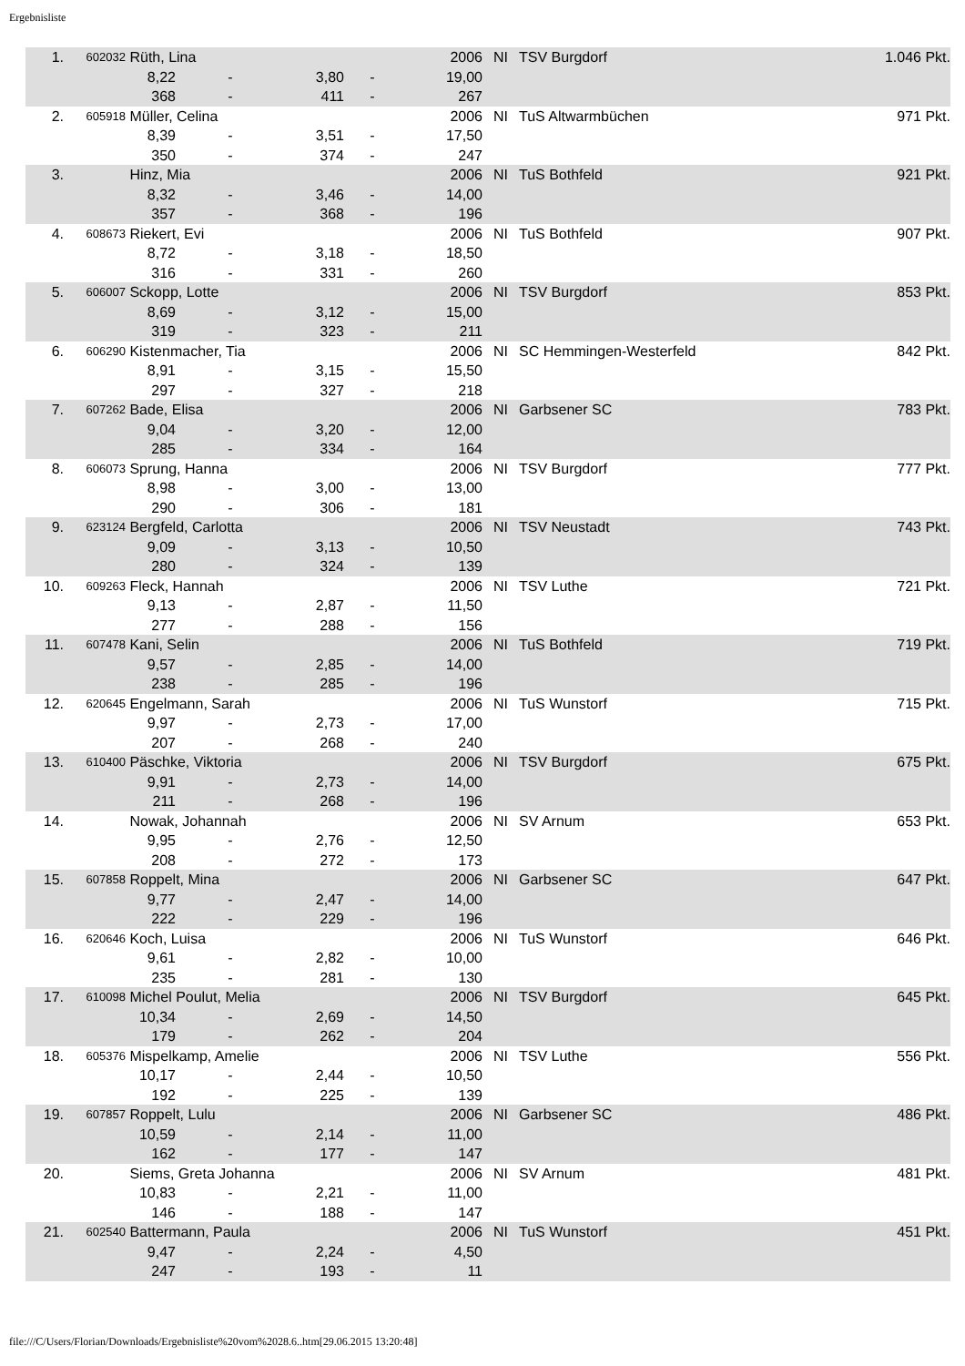Ergebnisliste
| 1. | 602032 | Rüth, Lina | | | | | 2006 | NI | TSV Burgdorf | 1.046 Pkt. |
| | | 8,22 | | - | 3,80 | - | 19,00 | | | |
| | | 368 | | - | 411 | - | 267 | | | |
| 2. | 605918 | Müller, Celina | | | | | 2006 | NI | TuS Altwarmbüchen | 971 Pkt. |
| | | 8,39 | | - | 3,51 | - | 17,50 | | | |
| | | 350 | | - | 374 | - | 247 | | | |
| 3. | | Hinz, Mia | | | | | 2006 | NI | TuS Bothfeld | 921 Pkt. |
| | | 8,32 | | - | 3,46 | - | 14,00 | | | |
| | | 357 | | - | 368 | - | 196 | | | |
| 4. | 608673 | Riekert, Evi | | | | | 2006 | NI | TuS Bothfeld | 907 Pkt. |
| | | 8,72 | | - | 3,18 | - | 18,50 | | | |
| | | 316 | | - | 331 | - | 260 | | | |
| 5. | 606007 | Sckopp, Lotte | | | | | 2006 | NI | TSV Burgdorf | 853 Pkt. |
| | | 8,69 | | - | 3,12 | - | 15,00 | | | |
| | | 319 | | - | 323 | - | 211 | | | |
| 6. | 606290 | Kistenmacher, Tia | | | | | 2006 | NI | SC Hemmingen-Westerfeld | 842 Pkt. |
| | | 8,91 | | - | 3,15 | - | 15,50 | | | |
| | | 297 | | - | 327 | - | 218 | | | |
| 7. | 607262 | Bade, Elisa | | | | | 2006 | NI | Garbsener SC | 783 Pkt. |
| | | 9,04 | | - | 3,20 | - | 12,00 | | | |
| | | 285 | | - | 334 | - | 164 | | | |
| 8. | 606073 | Sprung, Hanna | | | | | 2006 | NI | TSV Burgdorf | 777 Pkt. |
| | | 8,98 | | - | 3,00 | - | 13,00 | | | |
| | | 290 | | - | 306 | - | 181 | | | |
| 9. | 623124 | Bergfeld, Carlotta | | | | | 2006 | NI | TSV Neustadt | 743 Pkt. |
| | | 9,09 | | - | 3,13 | - | 10,50 | | | |
| | | 280 | | - | 324 | - | 139 | | | |
| 10. | 609263 | Fleck, Hannah | | | | | 2006 | NI | TSV Luthe | 721 Pkt. |
| | | 9,13 | | - | 2,87 | - | 11,50 | | | |
| | | 277 | | - | 288 | - | 156 | | | |
| 11. | 607478 | Kani, Selin | | | | | 2006 | NI | TuS Bothfeld | 719 Pkt. |
| | | 9,57 | | - | 2,85 | - | 14,00 | | | |
| | | 238 | | - | 285 | - | 196 | | | |
| 12. | 620645 | Engelmann, Sarah | | | | | 2006 | NI | TuS Wunstorf | 715 Pkt. |
| | | 9,97 | | - | 2,73 | - | 17,00 | | | |
| | | 207 | | - | 268 | - | 240 | | | |
| 13. | 610400 | Päschke, Viktoria | | | | | 2006 | NI | TSV Burgdorf | 675 Pkt. |
| | | 9,91 | | - | 2,73 | - | 14,00 | | | |
| | | 211 | | - | 268 | - | 196 | | | |
| 14. | | Nowak, Johannah | | | | | 2006 | NI | SV Arnum | 653 Pkt. |
| | | 9,95 | | - | 2,76 | - | 12,50 | | | |
| | | 208 | | - | 272 | - | 173 | | | |
| 15. | 607858 | Roppelt, Mina | | | | | 2006 | NI | Garbsener SC | 647 Pkt. |
| | | 9,77 | | - | 2,47 | - | 14,00 | | | |
| | | 222 | | - | 229 | - | 196 | | | |
| 16. | 620646 | Koch, Luisa | | | | | 2006 | NI | TuS Wunstorf | 646 Pkt. |
| | | 9,61 | | - | 2,82 | - | 10,00 | | | |
| | | 235 | | - | 281 | - | 130 | | | |
| 17. | 610098 | Michel Poulut, Melia | | | | | 2006 | NI | TSV Burgdorf | 645 Pkt. |
| | | 10,34 | | - | 2,69 | - | 14,50 | | | |
| | | 179 | | - | 262 | - | 204 | | | |
| 18. | 605376 | Mispelkamp, Amelie | | | | | 2006 | NI | TSV Luthe | 556 Pkt. |
| | | 10,17 | | - | 2,44 | - | 10,50 | | | |
| | | 192 | | - | 225 | - | 139 | | | |
| 19. | 607857 | Roppelt, Lulu | | | | | 2006 | NI | Garbsener SC | 486 Pkt. |
| | | 10,59 | | - | 2,14 | - | 11,00 | | | |
| | | 162 | | - | 177 | - | 147 | | | |
| 20. | | Siems, Greta Johanna | | | | | 2006 | NI | SV Arnum | 481 Pkt. |
| | | 10,83 | | - | 2,21 | - | 11,00 | | | |
| | | 146 | | - | 188 | - | 147 | | | |
| 21. | 602540 | Battermann, Paula | | | | | 2006 | NI | TuS Wunstorf | 451 Pkt. |
| | | 9,47 | | - | 2,24 | - | 4,50 | | | |
| | | 247 | | - | 193 | - | 11 | | | |
file:///C/Users/Florian/Downloads/Ergebnisliste%20vom%2028.6..htm[29.06.2015 13:20:48]